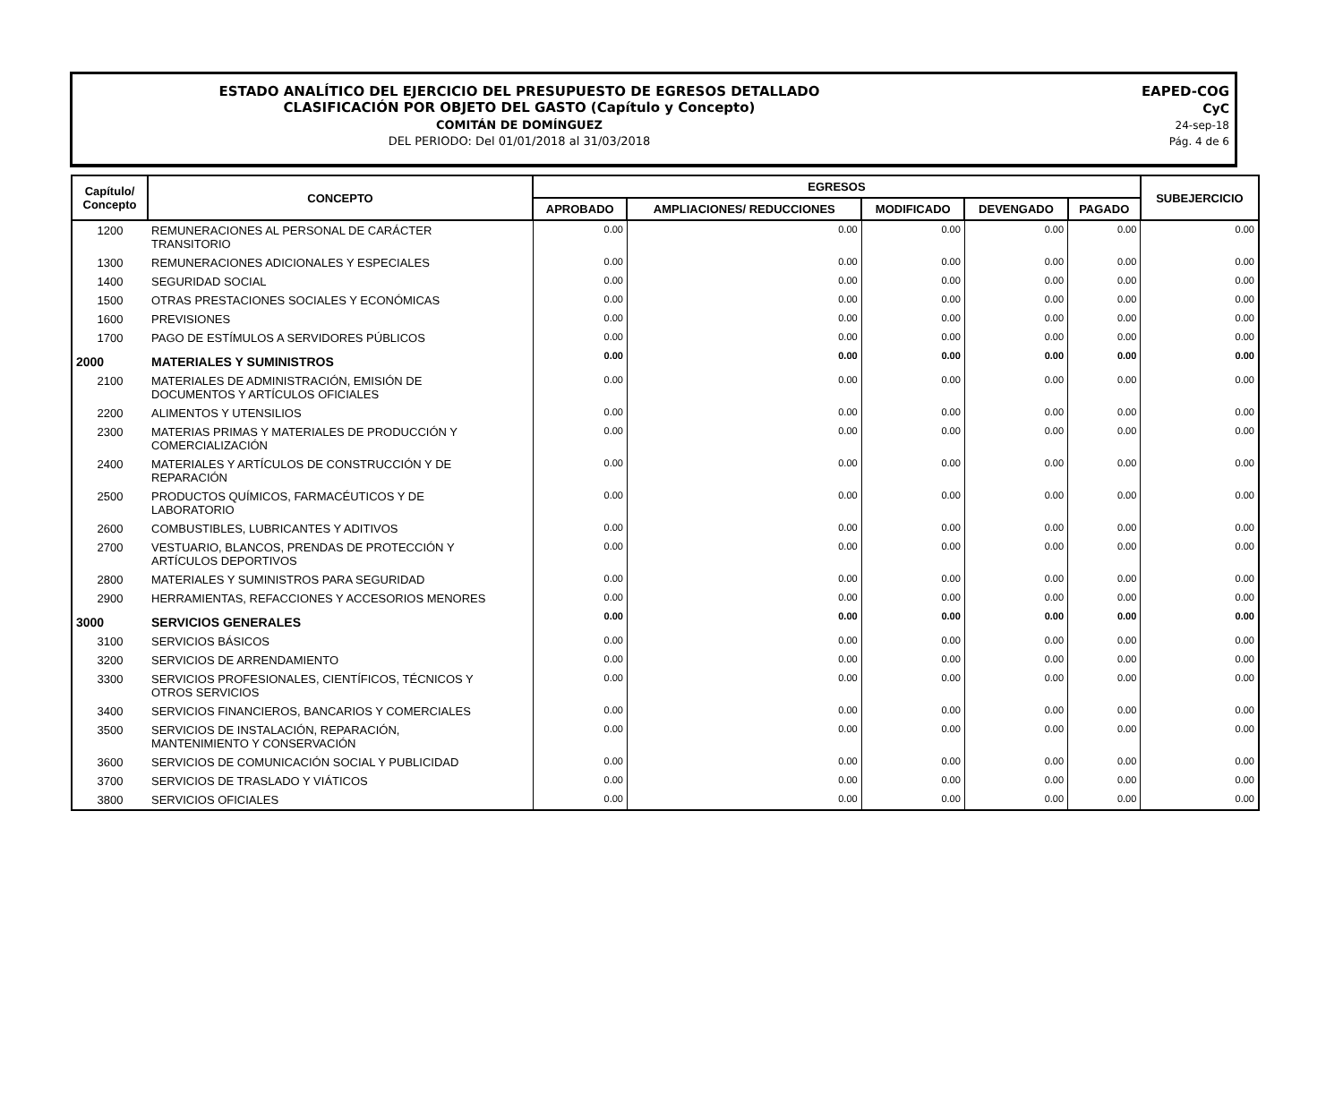ESTADO ANALÍTICO DEL EJERCICIO DEL PRESUPUESTO DE EGRESOS DETALLADO
CLASIFICACIÓN POR OBJETO DEL GASTO (Capítulo y Concepto)
COMITÁN DE DOMÍNGUEZ
DEL PERIODO: Del 01/01/2018 al 31/03/2018
EAPED-COG
CyC
24-sep-18
Pág. 4 de 6
| Capítulo/ Concepto | CONCEPTO | EGRESOS | | | | | SUBEJERCICIO |
| --- | --- | --- | --- | --- | --- | --- | --- |
| | | APROBADO | AMPLIACIONES/ REDUCCIONES | MODIFICADO | DEVENGADO | PAGADO | |
| 1200 | REMUNERACIONES AL PERSONAL DE CARÁCTER TRANSITORIO | 0.00 | 0.00 | 0.00 | 0.00 | 0.00 | 0.00 |
| 1300 | REMUNERACIONES ADICIONALES Y ESPECIALES | 0.00 | 0.00 | 0.00 | 0.00 | 0.00 | 0.00 |
| 1400 | SEGURIDAD SOCIAL | 0.00 | 0.00 | 0.00 | 0.00 | 0.00 | 0.00 |
| 1500 | OTRAS PRESTACIONES SOCIALES Y ECONÓMICAS | 0.00 | 0.00 | 0.00 | 0.00 | 0.00 | 0.00 |
| 1600 | PREVISIONES | 0.00 | 0.00 | 0.00 | 0.00 | 0.00 | 0.00 |
| 1700 | PAGO DE ESTÍMULOS A SERVIDORES PÚBLICOS | 0.00 | 0.00 | 0.00 | 0.00 | 0.00 | 0.00 |
| 2000 | MATERIALES Y SUMINISTROS | 0.00 | 0.00 | 0.00 | 0.00 | 0.00 | 0.00 |
| 2100 | MATERIALES DE ADMINISTRACIÓN, EMISIÓN DE DOCUMENTOS Y ARTÍCULOS OFICIALES | 0.00 | 0.00 | 0.00 | 0.00 | 0.00 | 0.00 |
| 2200 | ALIMENTOS Y UTENSILIOS | 0.00 | 0.00 | 0.00 | 0.00 | 0.00 | 0.00 |
| 2300 | MATERIAS PRIMAS Y MATERIALES DE PRODUCCIÓN Y COMERCIALIZACIÓN | 0.00 | 0.00 | 0.00 | 0.00 | 0.00 | 0.00 |
| 2400 | MATERIALES Y ARTÍCULOS DE CONSTRUCCIÓN Y DE REPARACIÓN | 0.00 | 0.00 | 0.00 | 0.00 | 0.00 | 0.00 |
| 2500 | PRODUCTOS QUÍMICOS, FARMACÉUTICOS Y DE LABORATORIO | 0.00 | 0.00 | 0.00 | 0.00 | 0.00 | 0.00 |
| 2600 | COMBUSTIBLES, LUBRICANTES Y ADITIVOS | 0.00 | 0.00 | 0.00 | 0.00 | 0.00 | 0.00 |
| 2700 | VESTUARIO, BLANCOS, PRENDAS DE PROTECCIÓN Y ARTÍCULOS DEPORTIVOS | 0.00 | 0.00 | 0.00 | 0.00 | 0.00 | 0.00 |
| 2800 | MATERIALES Y SUMINISTROS PARA SEGURIDAD | 0.00 | 0.00 | 0.00 | 0.00 | 0.00 | 0.00 |
| 2900 | HERRAMIENTAS, REFACCIONES Y ACCESORIOS MENORES | 0.00 | 0.00 | 0.00 | 0.00 | 0.00 | 0.00 |
| 3000 | SERVICIOS GENERALES | 0.00 | 0.00 | 0.00 | 0.00 | 0.00 | 0.00 |
| 3100 | SERVICIOS BÁSICOS | 0.00 | 0.00 | 0.00 | 0.00 | 0.00 | 0.00 |
| 3200 | SERVICIOS DE ARRENDAMIENTO | 0.00 | 0.00 | 0.00 | 0.00 | 0.00 | 0.00 |
| 3300 | SERVICIOS PROFESIONALES, CIENTÍFICOS, TÉCNICOS Y OTROS SERVICIOS | 0.00 | 0.00 | 0.00 | 0.00 | 0.00 | 0.00 |
| 3400 | SERVICIOS FINANCIEROS, BANCARIOS Y COMERCIALES | 0.00 | 0.00 | 0.00 | 0.00 | 0.00 | 0.00 |
| 3500 | SERVICIOS DE INSTALACIÓN, REPARACIÓN, MANTENIMIENTO Y CONSERVACIÓN | 0.00 | 0.00 | 0.00 | 0.00 | 0.00 | 0.00 |
| 3600 | SERVICIOS DE COMUNICACIÓN SOCIAL Y PUBLICIDAD | 0.00 | 0.00 | 0.00 | 0.00 | 0.00 | 0.00 |
| 3700 | SERVICIOS DE TRASLADO Y VIÁTICOS | 0.00 | 0.00 | 0.00 | 0.00 | 0.00 | 0.00 |
| 3800 | SERVICIOS OFICIALES | 0.00 | 0.00 | 0.00 | 0.00 | 0.00 | 0.00 |